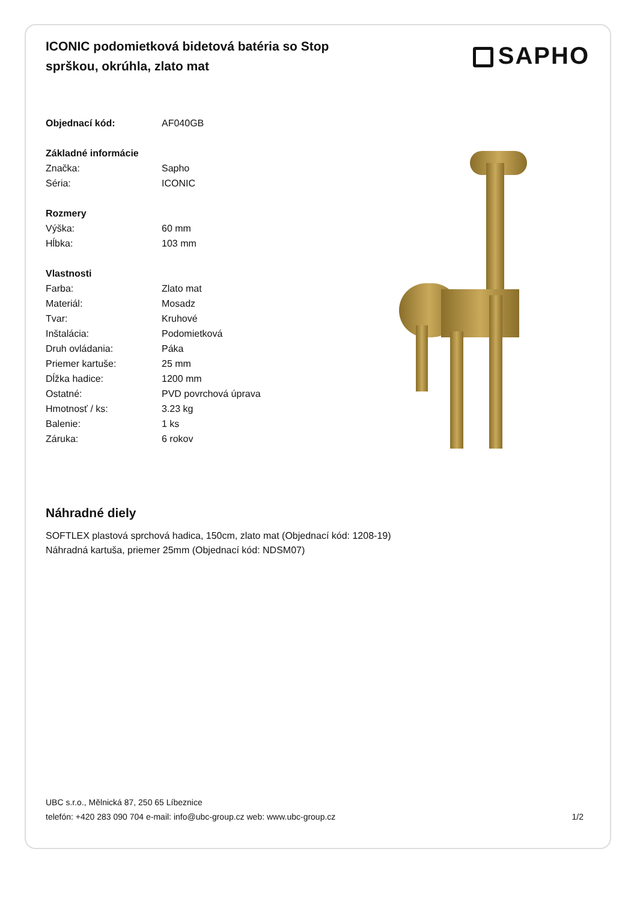ICONIC podomietková bidetová batéria so Stop sprškou, okrúhla, zlato mat
SAPHO
| Objednací kód: | AF040GB |
| Základné informácie | |
| Značka: | Sapho |
| Séria: | ICONIC |
| Rozmery | |
| Výška: | 60 mm |
| Hĺbka: | 103 mm |
| Vlastnosti | |
| Farba: | Zlato mat |
| Materiál: | Mosadz |
| Tvar: | Kruhové |
| Inštalácia: | Podomietková |
| Druh ovládania: | Páka |
| Priemer kartuše: | 25 mm |
| Dĺžka hadice: | 1200 mm |
| Ostatné: | PVD povrchová úprava |
| Hmotnosť / ks: | 3.23 kg |
| Balenie: | 1 ks |
| Záruka: | 6 rokov |
Náhradné diely
SOFTLEX plastová sprchová hadica, 150cm, zlato mat (Objednací kód: 1208-19)
Náhradná kartuša, priemer 25mm (Objednací kód: NDSM07)
UBC s.r.o., Mělnická 87, 250 65 Líbeznice
telefón: +420 283 090 704 e-mail: info@ubc-group.cz web: www.ubc-group.cz 1/2